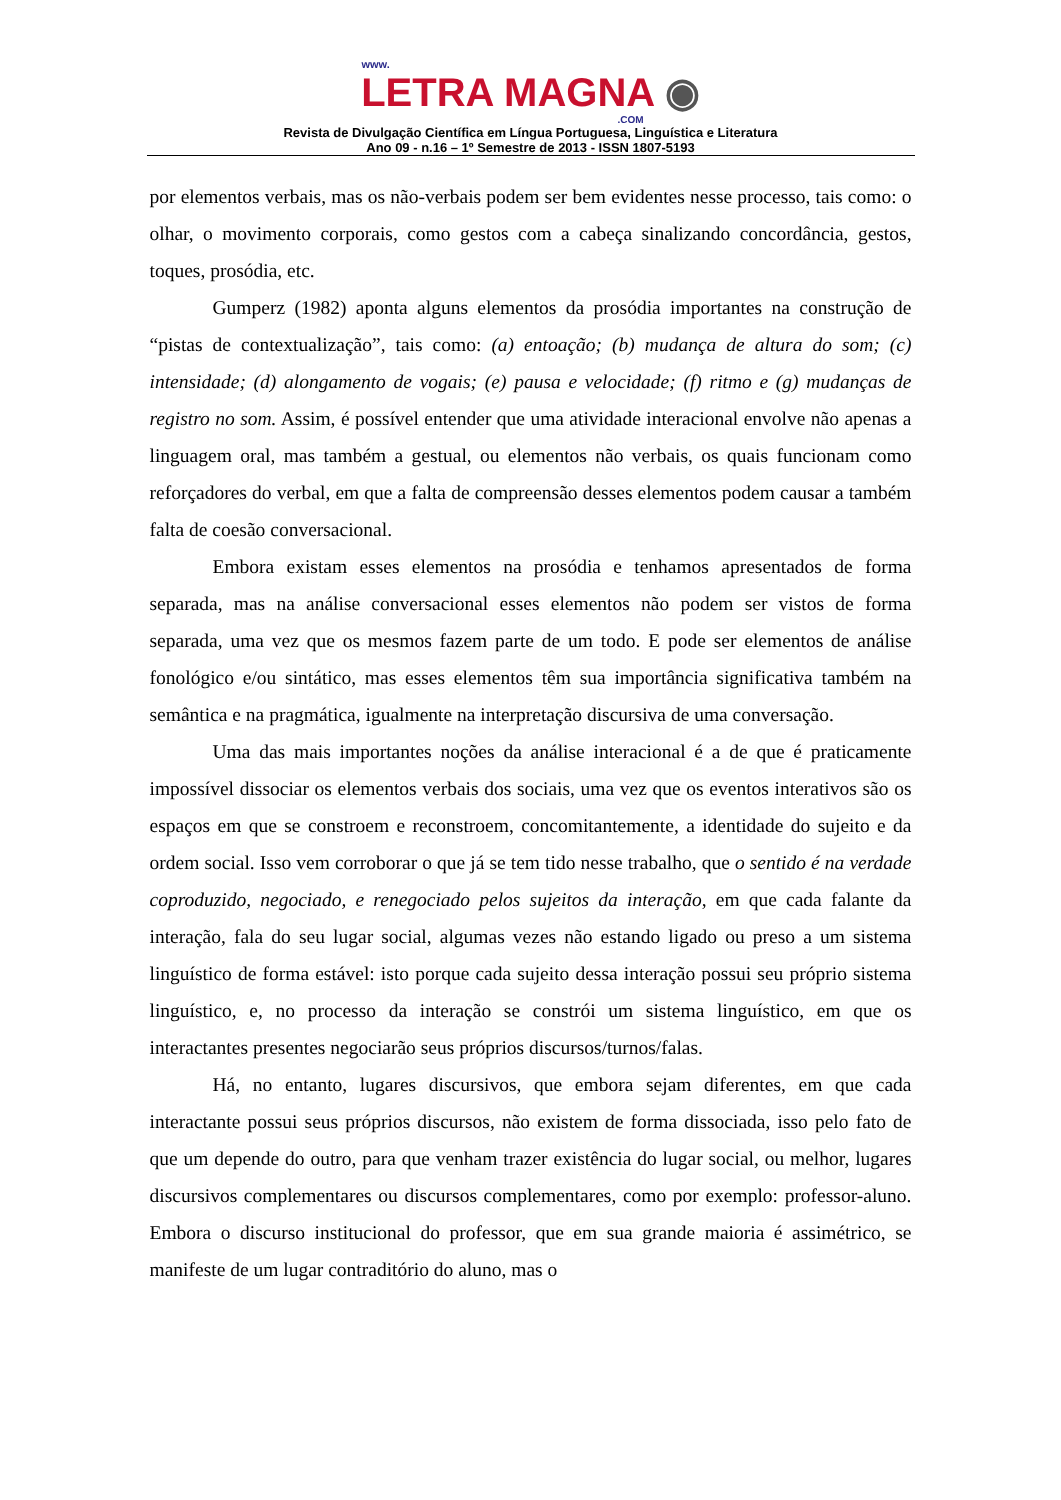www.
LETRA MAGNA ◉
.COM
Revista de Divulgação Científica em Língua Portuguesa, Linguística e Literatura
Ano 09 - n.16 – 1º Semestre de 2013 - ISSN 1807-5193
por elementos verbais, mas os não-verbais podem ser bem evidentes nesse processo, tais como: o olhar, o movimento corporais, como gestos com a cabeça sinalizando concordância, gestos, toques, prosódia, etc.
Gumperz (1982) aponta alguns elementos da prosódia importantes na construção de “pistas de contextualização”, tais como: (a) entoação; (b) mudança de altura do som; (c) intensidade; (d) alongamento de vogais; (e) pausa e velocidade; (f) ritmo e (g) mudanças de registro no som. Assim, é possível entender que uma atividade interacional envolve não apenas a linguagem oral, mas também a gestual, ou elementos não verbais, os quais funcionam como reforçadores do verbal, em que a falta de compreensão desses elementos podem causar a também falta de coesão conversacional.
Embora existam esses elementos na prosódia e tenhamos apresentados de forma separada, mas na análise conversacional esses elementos não podem ser vistos de forma separada, uma vez que os mesmos fazem parte de um todo. E pode ser elementos de análise fonológico e/ou sintático, mas esses elementos têm sua importância significativa também na semântica e na pragmática, igualmente na interpretação discursiva de uma conversação.
Uma das mais importantes noções da análise interacional é a de que é praticamente impossível dissociar os elementos verbais dos sociais, uma vez que os eventos interativos são os espaços em que se constroem e reconstroem, concomitantemente, a identidade do sujeito e da ordem social. Isso vem corroborar o que já se tem tido nesse trabalho, que o sentido é na verdade coproduzido, negociado, e renegociado pelos sujeitos da interação, em que cada falante da interação, fala do seu lugar social, algumas vezes não estando ligado ou preso a um sistema linguístico de forma estável: isto porque cada sujeito dessa interação possui seu próprio sistema linguístico, e, no processo da interação se constrói um sistema linguístico, em que os interactantes presentes negociarão seus próprios discursos/turnos/falas.
Há, no entanto, lugares discursivos, que embora sejam diferentes, em que cada interactante possui seus próprios discursos, não existem de forma dissociada, isso pelo fato de que um depende do outro, para que venham trazer existência do lugar social, ou melhor, lugares discursivos complementares ou discursos complementares, como por exemplo: professor-aluno. Embora o discurso institucional do professor, que em sua grande maioria é assimétrico, se manifeste de um lugar contraditório do aluno, mas o